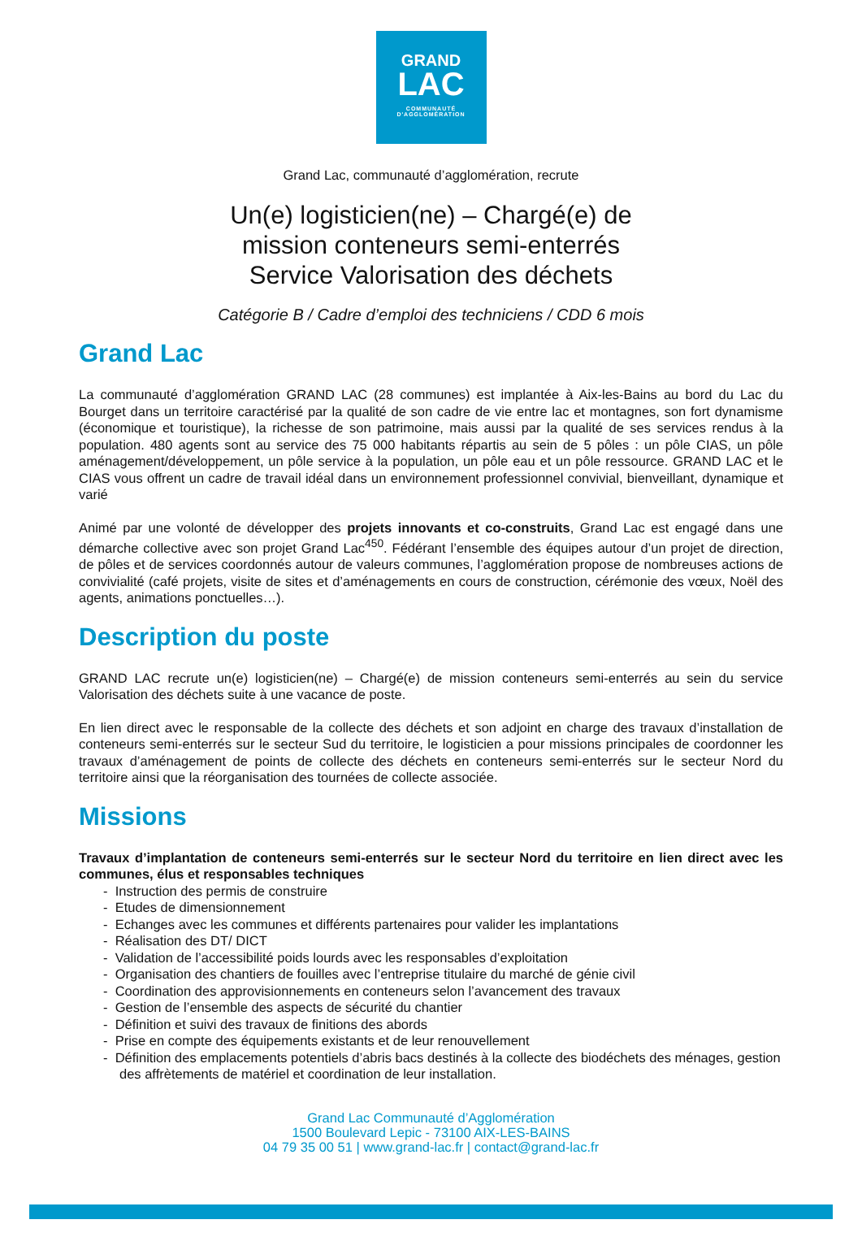GRAND
LAC
COMMUNAUTÉ
D'AGGLOMÉRATION
Grand Lac, communauté d’agglomération, recrute
Un(e) logisticien(ne) – Chargé(e) de
mission conteneurs semi-enterrés
Service Valorisation des déchets
Catégorie B / Cadre d’emploi des techniciens / CDD 6 mois
Grand Lac
La communauté d’agglomération GRAND LAC (28 communes) est implantée à Aix-les-Bains au bord du Lac du Bourget dans un territoire caractérisé par la qualité de son cadre de vie entre lac et montagnes, son fort dynamisme (économique et touristique), la richesse de son patrimoine, mais aussi par la qualité de ses services rendus à la population. 480 agents sont au service des 75 000 habitants répartis au sein de 5 pôles : un pôle CIAS, un pôle aménagement/développement, un pôle service à la population, un pôle eau et un pôle ressource. GRAND LAC et le CIAS vous offrent un cadre de travail idéal dans un environnement professionnel convivial, bienveillant, dynamique et varié
Animé par une volonté de développer des projets innovants et co-construits, Grand Lac est engagé dans une démarche collective avec son projet Grand Lac<sup>450</sup>. Fédérant l’ensemble des équipes autour d’un projet de direction, de pôles et de services coordonnés autour de valeurs communes, l’agglomération propose de nombreuses actions de convivialité (café projets, visite de sites et d’aménagements en cours de construction, cérémonie des vœux, Noël des agents, animations ponctuelles…).
Description du poste
GRAND LAC recrute un(e) logisticien(ne) – Chargé(e) de mission conteneurs semi-enterrés au sein du service Valorisation des déchets suite à une vacance de poste.
En lien direct avec le responsable de la collecte des déchets et son adjoint en charge des travaux d’installation de conteneurs semi-enterrés sur le secteur Sud du territoire, le logisticien a pour missions principales de coordonner les travaux d’aménagement de points de collecte des déchets en conteneurs semi-enterrés sur le secteur Nord du territoire ainsi que la réorganisation des tournées de collecte associée.
Missions
Travaux d’implantation de conteneurs semi-enterrés sur le secteur Nord du territoire en lien direct avec les communes, élus et responsables techniques
- Instruction des permis de construire
- Etudes de dimensionnement
- Echanges avec les communes et différents partenaires pour valider les implantations
- Réalisation des DT/ DICT
- Validation de l’accessibilité poids lourds avec les responsables d’exploitation
- Organisation des chantiers de fouilles avec l’entreprise titulaire du marché de génie civil
- Coordination des approvisionnements en conteneurs selon l’avancement des travaux
- Gestion de l’ensemble des aspects de sécurité du chantier
- Définition et suivi des travaux de finitions des abords
- Prise en compte des équipements existants et de leur renouvellement
- Définition des emplacements potentiels d’abris bacs destinés à la collecte des biodéchets des ménages, gestion des affrètements de matériel et coordination de leur installation.
Grand Lac Communauté d’Agglomération
1500 Boulevard Lepic - 73100 AIX-LES-BAINS
04 79 35 00 51 | www.grand-lac.fr | contact@grand-lac.fr